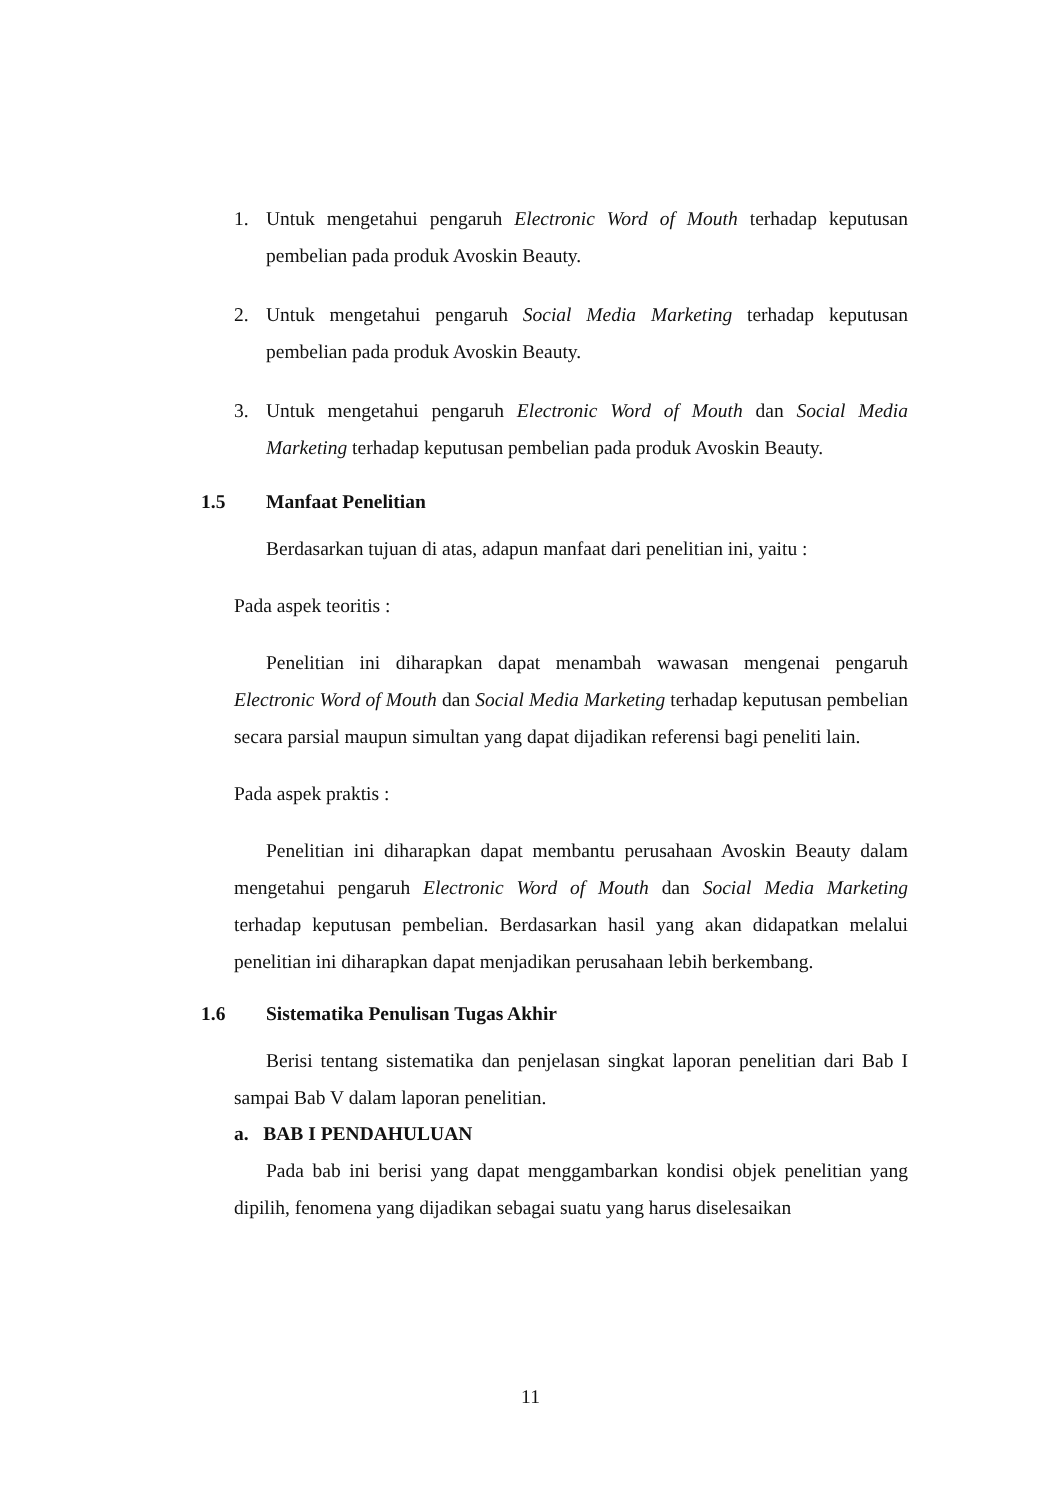1. Untuk mengetahui pengaruh Electronic Word of Mouth terhadap keputusan pembelian pada produk Avoskin Beauty.
2. Untuk mengetahui pengaruh Social Media Marketing terhadap keputusan pembelian pada produk Avoskin Beauty.
3. Untuk mengetahui pengaruh Electronic Word of Mouth dan Social Media Marketing terhadap keputusan pembelian pada produk Avoskin Beauty.
1.5 Manfaat Penelitian
Berdasarkan tujuan di atas, adapun manfaat dari penelitian ini, yaitu :
Pada aspek teoritis :
Penelitian ini diharapkan dapat menambah wawasan mengenai pengaruh Electronic Word of Mouth dan Social Media Marketing terhadap keputusan pembelian secara parsial maupun simultan yang dapat dijadikan referensi bagi peneliti lain.
Pada aspek praktis :
Penelitian ini diharapkan dapat membantu perusahaan Avoskin Beauty dalam mengetahui pengaruh Electronic Word of Mouth dan Social Media Marketing terhadap keputusan pembelian. Berdasarkan hasil yang akan didapatkan melalui penelitian ini diharapkan dapat menjadikan perusahaan lebih berkembang.
1.6 Sistematika Penulisan Tugas Akhir
Berisi tentang sistematika dan penjelasan singkat laporan penelitian dari Bab I sampai Bab V dalam laporan penelitian.
a. BAB I PENDAHULUAN
Pada bab ini berisi yang dapat menggambarkan kondisi objek penelitian yang dipilih, fenomena yang dijadikan sebagai suatu yang harus diselesaikan
11